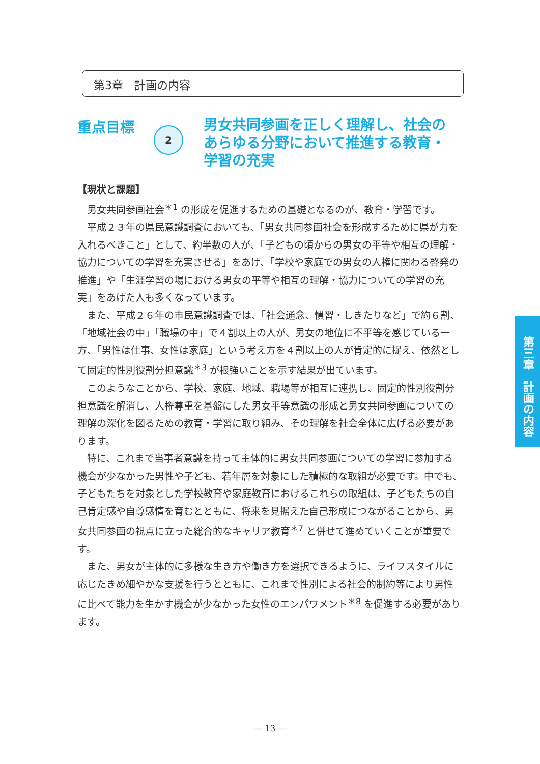第3章　計画の内容
重点目標
2
男女共同参画を正しく理解し、社会の あらゆる分野において推進する教育・学習の充実
【現状と課題】
男女共同参画社会<sup>＊1</sup> の形成を促進するための基礎となるのが、教育・学習です。
平成２３年の県民意識調査においても、「男女共同参画社会を形成するために県が力を入れるべきこと」として、約半数の人が、「子どもの頃からの男女の平等や相互の理解・協力についての学習を充実させる」をあげ、「学校や家庭での男女の人権に関わる啓発の推進」や「生涯学習の場における男女の平等や相互の理解・協力についての学習の充実」をあげた人も多くなっています。
また、平成２６年の市民意識調査では、「社会通念、慣習・しきたりなど」で約６割、「地域社会の中」「職場の中」で４割以上の人が、男女の地位に不平等を感じている一方、「男性は仕事、女性は家庭」という考え方を４割以上の人が肯定的に捉え、依然として固定的性別役割分担意識<sup>＊3</sup> が根強いことを示す結果が出ています。
このようなことから、学校、家庭、地域、職場等が相互に連携し、固定的性別役割分担意識を解消し、人権尊重を基盤にした男女平等意識の形成と男女共同参画についての理解の深化を図るための教育・学習に取り組み、その理解を社会全体に広げる必要があります。
特に、これまで当事者意識を持って主体的に男女共同参画についての学習に参加する機会が少なかった男性や子ども、若年層を対象にした積極的な取組が必要です。中でも、子どもたちを対象とした学校教育や家庭教育におけるこれらの取組は、子どもたちの自己肯定感や自尊感情を育むとともに、将来を見据えた自己形成につながることから、男女共同参画の視点に立った総合的なキャリア教育<sup>＊7</sup> と併せて進めていくことが重要です。
また、男女が主体的に多様な生き方や働き方を選択できるように、ライフスタイルに応じたきめ細やかな支援を行うとともに、これまで性別による社会的制約等により男性に比べて能力を生かす機会が少なかった女性のエンパワメント<sup>＊8</sup> を促進する必要があります。
第三章　計画の内容
― 13 ―